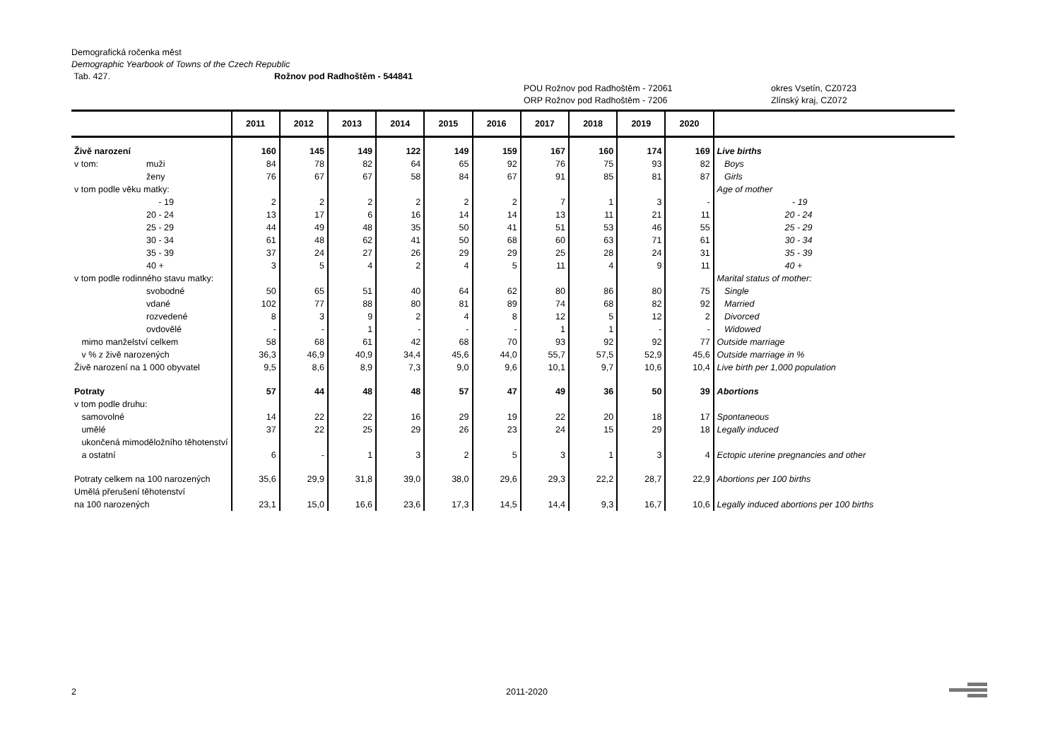Demografická ročenka měst
Demographic Yearbook of Towns of the Czech Republic
Tab. 427. Rožnov pod Radhoštěm - 544841
POU Rožnov pod Radhoštěm - 72061 okres Vsetín, CZ0723
ORP Rožnov pod Radhoštěm - 7206 Zlínský kraj, CZ072
| | 2011 | 2012 | 2013 | 2014 | 2015 | 2016 | 2017 | 2018 | 2019 | 2020 | |
| --- | --- | --- | --- | --- | --- | --- | --- | --- | --- | --- | --- |
| Živě narození | 160 | 145 | 149 | 122 | 149 | 159 | 167 | 160 | 174 | 169 | Live births |
| v tom: muži | 84 | 78 | 82 | 64 | 65 | 92 | 76 | 75 | 93 | 82 | Boys |
| ženy | 76 | 67 | 67 | 58 | 84 | 67 | 91 | 85 | 81 | 87 | Girls |
| v tom podle věku matky: | | | | | | | | | | | Age of mother |
| - 19 | 2 | 2 | 2 | 2 | 2 | 2 | 7 | 1 | 3 | - | - 19 |
| 20 - 24 | 13 | 17 | 6 | 16 | 14 | 14 | 13 | 11 | 21 | 11 | 20 - 24 |
| 25 - 29 | 44 | 49 | 48 | 35 | 50 | 41 | 51 | 53 | 46 | 55 | 25 - 29 |
| 30 - 34 | 61 | 48 | 62 | 41 | 50 | 68 | 60 | 63 | 71 | 61 | 30 - 34 |
| 35 - 39 | 37 | 24 | 27 | 26 | 29 | 29 | 25 | 28 | 24 | 31 | 35 - 39 |
| 40 + | 3 | 5 | 4 | 2 | 4 | 5 | 11 | 4 | 9 | 11 | 40 + |
| v tom podle rodinného stavu matky: | | | | | | | | | | | Marital status of mother: |
| svobodné | 50 | 65 | 51 | 40 | 64 | 62 | 80 | 86 | 80 | 75 | Single |
| vdané | 102 | 77 | 88 | 80 | 81 | 89 | 74 | 68 | 82 | 92 | Married |
| rozvedené | 8 | 3 | 9 | 2 | 4 | 8 | 12 | 5 | 12 | 2 | Divorced |
| ovdovělé | - | - | 1 | - | - | - | 1 | 1 | - | - | Widowed |
| mimo manželství celkem | 58 | 68 | 61 | 42 | 68 | 70 | 93 | 92 | 92 | 77 | Outside marriage |
| v % z živě narozených | 36,3 | 46,9 | 40,9 | 34,4 | 45,6 | 44,0 | 55,7 | 57,5 | 52,9 | 45,6 | Outside marriage in % |
| Živě narození na 1 000 obyvatel | 9,5 | 8,6 | 8,9 | 7,3 | 9,0 | 9,6 | 10,1 | 9,7 | 10,6 | 10,4 | Live birth per 1,000 population |
| Potraty | 57 | 44 | 48 | 48 | 57 | 47 | 49 | 36 | 50 | 39 | Abortions |
| v tom podle druhu: | | | | | | | | | | | |
| samovolné | 14 | 22 | 22 | 16 | 29 | 19 | 22 | 20 | 18 | 17 | Spontaneous |
| umělé | 37 | 22 | 25 | 29 | 26 | 23 | 24 | 15 | 29 | 18 | Legally induced |
| ukončená mimoděložního těhotenství a ostatní | 6 | - | 1 | 3 | 2 | 5 | 3 | 1 | 3 | 4 | Ectopic uterine pregnancies and other |
| Potraty celkem na 100 narozených | 35,6 | 29,9 | 31,8 | 39,0 | 38,0 | 29,6 | 29,3 | 22,2 | 28,7 | 22,9 | Abortions per 100 births |
| Umělá přerušení těhotenství na 100 narozených | 23,1 | 15,0 | 16,6 | 23,6 | 17,3 | 14,5 | 14,4 | 9,3 | 16,7 | 10,6 | Legally induced abortions per 100 births |
2 2011-2020